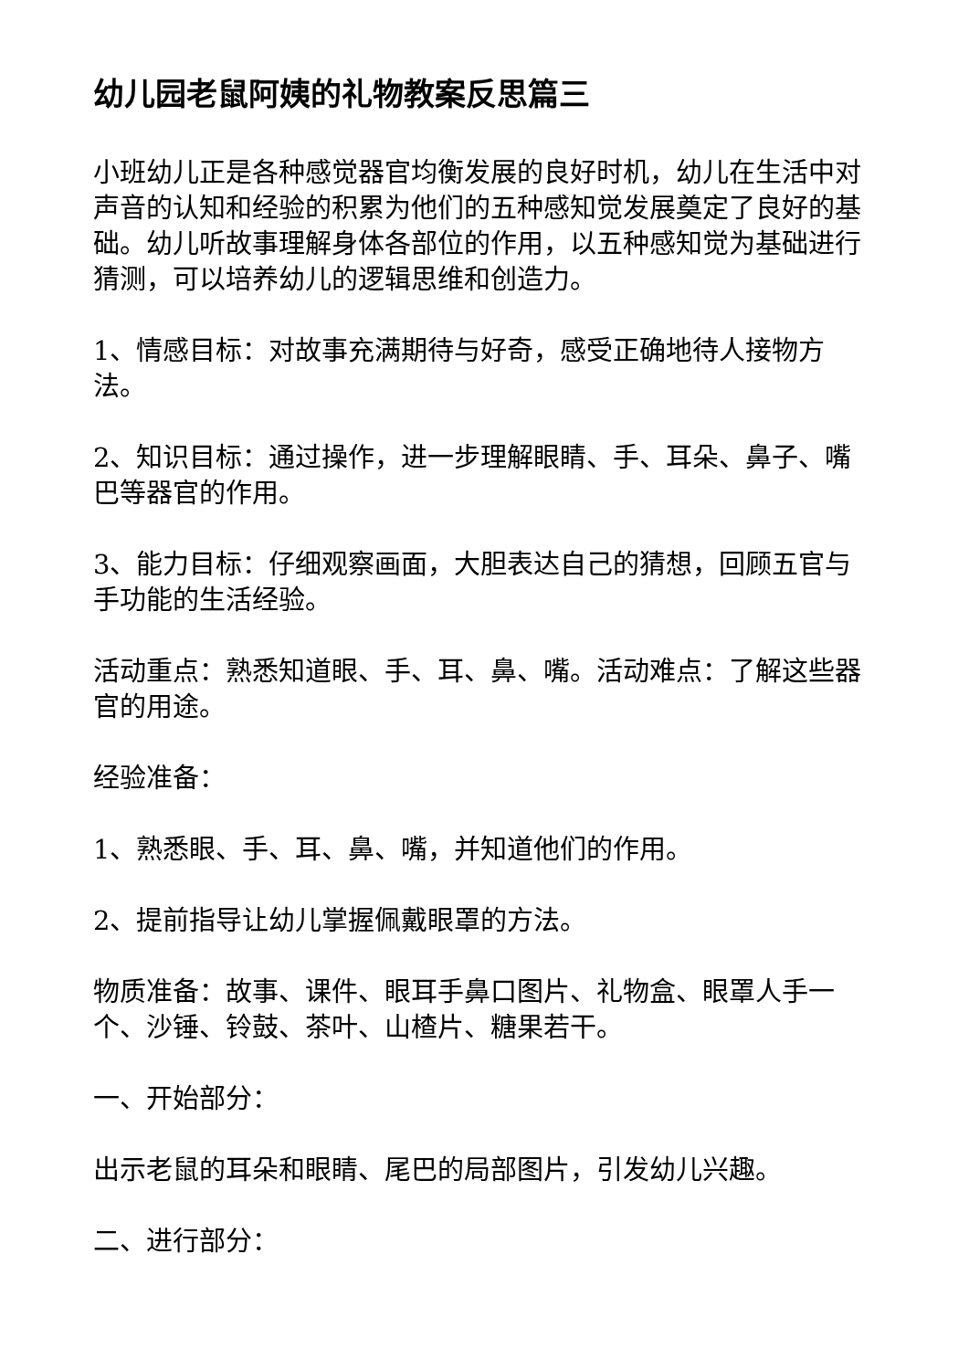幼儿园老鼠阿姨的礼物教案反思篇三
小班幼儿正是各种感觉器官均衡发展的良好时机，幼儿在生活中对声音的认知和经验的积累为他们的五种感知觉发展奠定了良好的基础。幼儿听故事理解身体各部位的作用，以五种感知觉为基础进行猜测，可以培养幼儿的逻辑思维和创造力。
1、情感目标：对故事充满期待与好奇，感受正确地待人接物方法。
2、知识目标：通过操作，进一步理解眼睛、手、耳朵、鼻子、嘴巴等器官的作用。
3、能力目标：仔细观察画面，大胆表达自己的猜想，回顾五官与手功能的生活经验。
活动重点：熟悉知道眼、手、耳、鼻、嘴。活动难点：了解这些器官的用途。
经验准备：
1、熟悉眼、手、耳、鼻、嘴，并知道他们的作用。
2、提前指导让幼儿掌握佩戴眼罩的方法。
物质准备：故事、课件、眼耳手鼻口图片、礼物盒、眼罩人手一个、沙锤、铃鼓、茶叶、山楂片、糖果若干。
一、开始部分：
出示老鼠的耳朵和眼睛、尾巴的局部图片，引发幼儿兴趣。
二、进行部分：